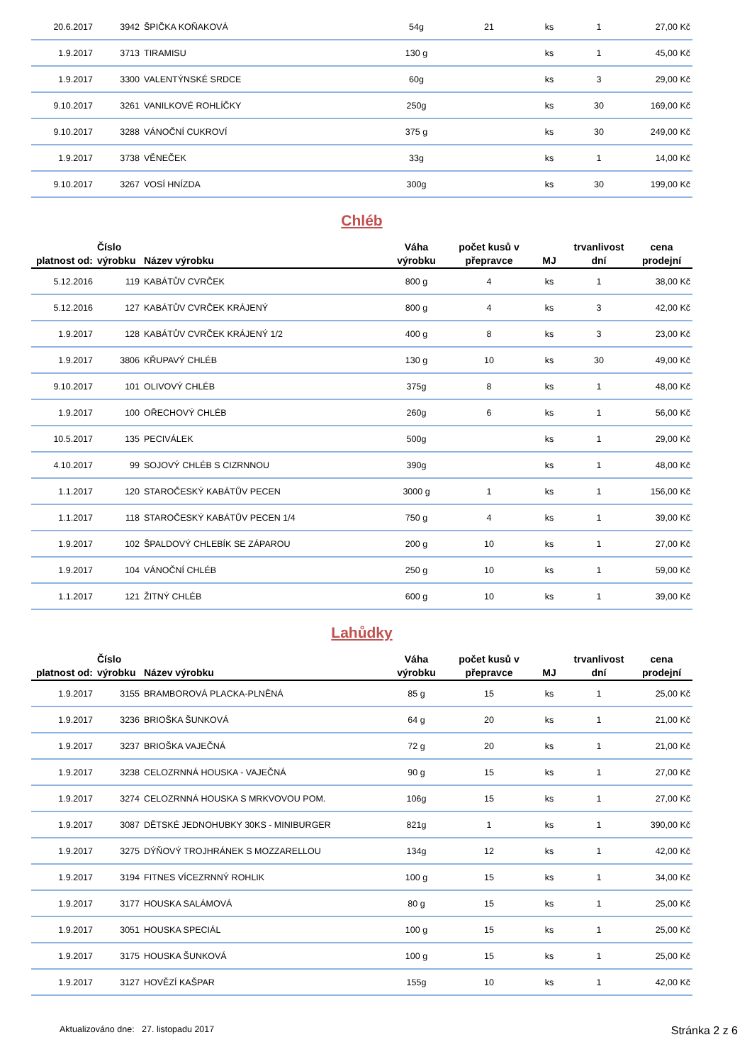| 20.6.2017 | 3942 | ŠPIČKA KOŇAKOVÁ | 54g | 21 | ks | 1 | 27,00 Kč |
| 1.9.2017 | 3713 | TIRAMISU | 130 g | | ks | 1 | 45,00 Kč |
| 1.9.2017 | 3300 | VALENTÝNSKÉ SRDCE | 60g | | ks | 3 | 29,00 Kč |
| 9.10.2017 | 3261 | VANILKOVÉ ROHLÍČKY | 250g | | ks | 30 | 169,00 Kč |
| 9.10.2017 | 3288 | VÁNOČNÍ CUKROVÍ | 375 g | | ks | 30 | 249,00 Kč |
| 1.9.2017 | 3738 | VĚNEČEK | 33g | | ks | 1 | 14,00 Kč |
| 9.10.2017 | 3267 | VOSÍ HNÍZDA | 300g | | ks | 30 | 199,00 Kč |
Chléb
| platnost od: | Číslo výrobku | Název výrobku | Váha výrobku | počet kusů v přepravce | MJ | trvanlivost dní | cena prodejní |
| --- | --- | --- | --- | --- | --- | --- | --- |
| 5.12.2016 | 119 | KABÁTŮV CVRČEK | 800 g | 4 | ks | 1 | 38,00 Kč |
| 5.12.2016 | 127 | KABÁTŮV CVRČEK KRÁJENÝ | 800 g | 4 | ks | 3 | 42,00 Kč |
| 1.9.2017 | 128 | KABÁTŮV CVRČEK KRÁJENÝ 1/2 | 400 g | 8 | ks | 3 | 23,00 Kč |
| 1.9.2017 | 3806 | KŘUPAVÝ CHLÉB | 130 g | 10 | ks | 30 | 49,00 Kč |
| 9.10.2017 | 101 | OLIVOVÝ CHLÉB | 375g | 8 | ks | 1 | 48,00 Kč |
| 1.9.2017 | 100 | OŘECHOVÝ CHLÉB | 260g | 6 | ks | 1 | 56,00 Kč |
| 10.5.2017 | 135 | PECIVÁLEK | 500g | | ks | 1 | 29,00 Kč |
| 4.10.2017 | 99 | SOJOVÝ CHLÉB S CIZRNNOU | 390g | | ks | 1 | 48,00 Kč |
| 1.1.2017 | 120 | STAROČESKÝ KABÁTŮV PECEN | 3000 g | 1 | ks | 1 | 156,00 Kč |
| 1.1.2017 | 118 | STAROČESKÝ KABÁTŮV PECEN 1/4 | 750 g | 4 | ks | 1 | 39,00 Kč |
| 1.9.2017 | 102 | ŠPALDOVÝ CHLEBÍK SE ZÁPAROU | 200 g | 10 | ks | 1 | 27,00 Kč |
| 1.9.2017 | 104 | VÁNOČNÍ CHLÉB | 250 g | 10 | ks | 1 | 59,00 Kč |
| 1.1.2017 | 121 | ŽITNÝ CHLÉB | 600 g | 10 | ks | 1 | 39,00 Kč |
Lahůdky
| platnost od: | Číslo výrobku | Název výrobku | Váha výrobku | počet kusů v přepravce | MJ | trvanlivost dní | cena prodejní |
| --- | --- | --- | --- | --- | --- | --- | --- |
| 1.9.2017 | 3155 | BRAMBOROVÁ PLACKA-PLNĚNÁ | 85 g | 15 | ks | 1 | 25,00 Kč |
| 1.9.2017 | 3236 | BRIOŠKA ŠUNKOVÁ | 64 g | 20 | ks | 1 | 21,00 Kč |
| 1.9.2017 | 3237 | BRIOŠKA VAJEČNÁ | 72 g | 20 | ks | 1 | 21,00 Kč |
| 1.9.2017 | 3238 | CELOZRNNÁ HOUSKA - VAJEČNÁ | 90 g | 15 | ks | 1 | 27,00 Kč |
| 1.9.2017 | 3274 | CELOZRNNÁ HOUSKA S MRKVOVOU POM. | 106g | 15 | ks | 1 | 27,00 Kč |
| 1.9.2017 | 3087 | DĚTSKÉ JEDNOHUBKY 30KS - MINIBURGER | 821g | 1 | ks | 1 | 390,00 Kč |
| 1.9.2017 | 3275 | DÝŇOVÝ TROJHRÁNEK S MOZZARELLOU | 134g | 12 | ks | 1 | 42,00 Kč |
| 1.9.2017 | 3194 | FITNES VÍCEZRNNÝ ROHLIK | 100 g | 15 | ks | 1 | 34,00 Kč |
| 1.9.2017 | 3177 | HOUSKA SALÁMOVÁ | 80 g | 15 | ks | 1 | 25,00 Kč |
| 1.9.2017 | 3051 | HOUSKA SPECIÁL | 100 g | 15 | ks | 1 | 25,00 Kč |
| 1.9.2017 | 3175 | HOUSKA ŠUNKOVÁ | 100 g | 15 | ks | 1 | 25,00 Kč |
| 1.9.2017 | 3127 | HOVĚZÍ KAŠPAR | 155g | 10 | ks | 1 | 42,00 Kč |
Aktualizováno dne: 27. listopadu 2017 Stránka 2 z 6